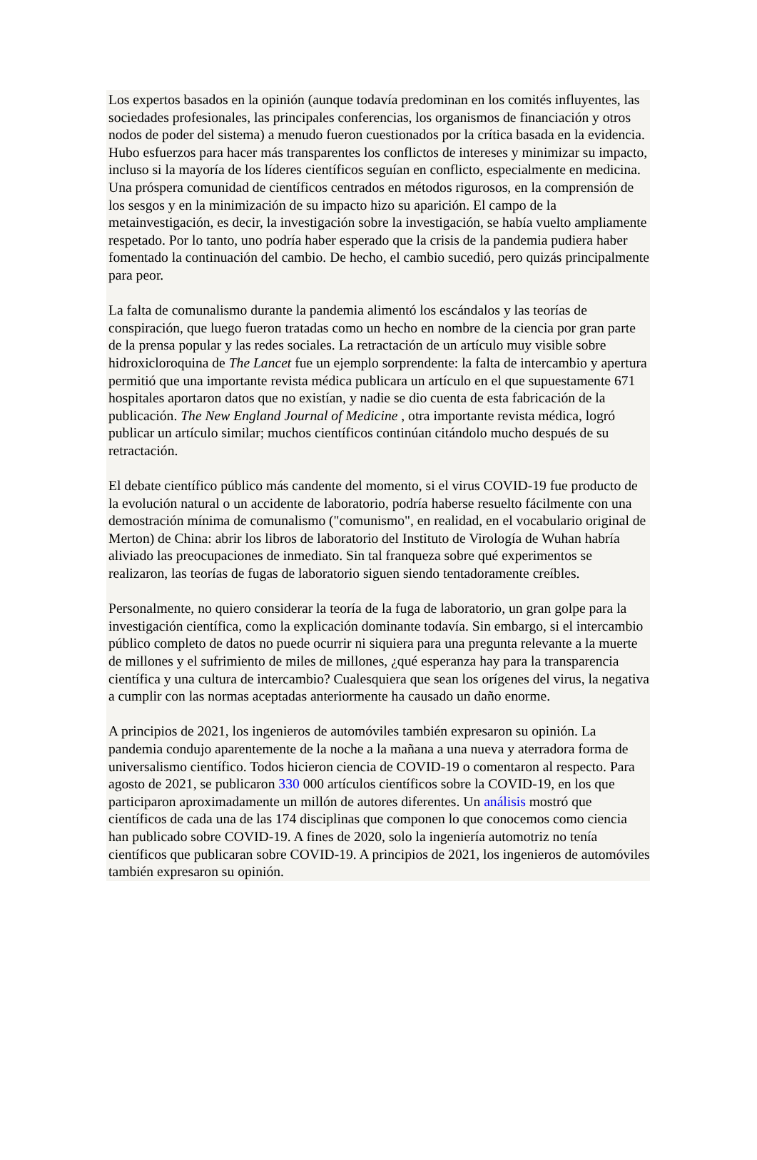Los expertos basados en la opinión (aunque todavía predominan en los comités influyentes, las sociedades profesionales, las principales conferencias, los organismos de financiación y otros nodos de poder del sistema) a menudo fueron cuestionados por la crítica basada en la evidencia. Hubo esfuerzos para hacer más transparentes los conflictos de intereses y minimizar su impacto, incluso si la mayoría de los líderes científicos seguían en conflicto, especialmente en medicina. Una próspera comunidad de científicos centrados en métodos rigurosos, en la comprensión de los sesgos y en la minimización de su impacto hizo su aparición. El campo de la metainvestigación, es decir, la investigación sobre la investigación, se había vuelto ampliamente respetado. Por lo tanto, uno podría haber esperado que la crisis de la pandemia pudiera haber fomentado la continuación del cambio. De hecho, el cambio sucedió, pero quizás principalmente para peor.
La falta de comunalismo durante la pandemia alimentó los escándalos y las teorías de conspiración, que luego fueron tratadas como un hecho en nombre de la ciencia por gran parte de la prensa popular y las redes sociales. La retractación de un artículo muy visible sobre hidroxicloroquina de The Lancet fue un ejemplo sorprendente: la falta de intercambio y apertura permitió que una importante revista médica publicara un artículo en el que supuestamente 671 hospitales aportaron datos que no existían, y nadie se dio cuenta de esta fabricación de la publicación. The New England Journal of Medicine , otra importante revista médica, logró publicar un artículo similar; muchos científicos continúan citándolo mucho después de su retractación.
El debate científico público más candente del momento, si el virus COVID-19 fue producto de la evolución natural o un accidente de laboratorio, podría haberse resuelto fácilmente con una demostración mínima de comunalismo ("comunismo", en realidad, en el vocabulario original de Merton) de China: abrir los libros de laboratorio del Instituto de Virología de Wuhan habría aliviado las preocupaciones de inmediato. Sin tal franqueza sobre qué experimentos se realizaron, las teorías de fugas de laboratorio siguen siendo tentadoramente creíbles.
Personalmente, no quiero considerar la teoría de la fuga de laboratorio, un gran golpe para la investigación científica, como la explicación dominante todavía. Sin embargo, si el intercambio público completo de datos no puede ocurrir ni siquiera para una pregunta relevante a la muerte de millones y el sufrimiento de miles de millones, ¿qué esperanza hay para la transparencia científica y una cultura de intercambio? Cualesquiera que sean los orígenes del virus, la negativa a cumplir con las normas aceptadas anteriormente ha causado un daño enorme.
A principios de 2021, los ingenieros de automóviles también expresaron su opinión. La pandemia condujo aparentemente de la noche a la mañana a una nueva y aterradora forma de universalismo científico. Todos hicieron ciencia de COVID-19 o comentaron al respecto. Para agosto de 2021, se publicaron 330 000 artículos científicos sobre la COVID-19, en los que participaron aproximadamente un millón de autores diferentes. Un análisis mostró que científicos de cada una de las 174 disciplinas que componen lo que conocemos como ciencia han publicado sobre COVID-19. A fines de 2020, solo la ingeniería automotriz no tenía científicos que publicaran sobre COVID-19. A principios de 2021, los ingenieros de automóviles también expresaron su opinión.